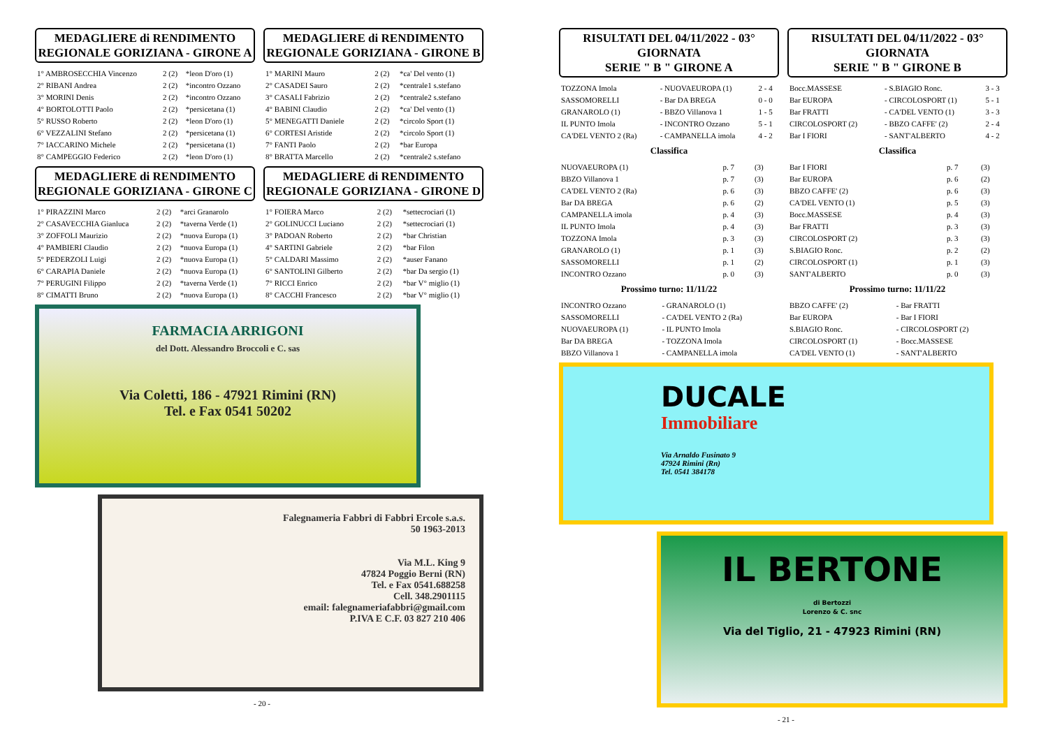MEDAGLIERE di RENDIMENTO
REGIONALE GORIZIANA - GIRONE A
| 1° AMBROSECCHIA Vincenzo | 2 (2) | *leon D'oro (1) |
| 2° RIBANI Andrea | 2 (2) | *incontro Ozzano |
| 3° MORINI Denis | 2 (2) | *incontro Ozzano |
| 4° BORTOLOTTI Paolo | 2 (2) | *persicetana (1) |
| 5° RUSSO Roberto | 2 (2) | *leon D'oro (1) |
| 6° VEZZALINI Stefano | 2 (2) | *persicetana (1) |
| 7° IACCARINO Michele | 2 (2) | *persicetana (1) |
| 8° CAMPEGGIO Federico | 2 (2) | *leon D'oro (1) |
MEDAGLIERE di RENDIMENTO
REGIONALE GORIZIANA - GIRONE B
| 1° MARINI Mauro | 2 (2) | *ca' Del vento (1) |
| 2° CASADEI Sauro | 2 (2) | *centrale1 s.stefano |
| 3° CASALI Fabrizio | 2 (2) | *centrale2 s.stefano |
| 4° BABINI Claudio | 2 (2) | *ca' Del vento (1) |
| 5° MENEGATTI Daniele | 2 (2) | *circolo Sport (1) |
| 6° CORTESI Aristide | 2 (2) | *circolo Sport (1) |
| 7° FANTI Paolo | 2 (2) | *bar Europa |
| 8° BRATTA Marcello | 2 (2) | *centrale2 s.stefano |
MEDAGLIERE di RENDIMENTO
REGIONALE GORIZIANA - GIRONE C
| 1° PIRAZZINI Marco | 2 (2) | *arci Granarolo |
| 2° CASAVECCHIA Gianluca | 2 (2) | *taverna Verde (1) |
| 3° ZOFFOLI Maurizio | 2 (2) | *nuova Europa (1) |
| 4° PAMBIERI Claudio | 2 (2) | *nuova Europa (1) |
| 5° PEDERZOLI Luigi | 2 (2) | *nuova Europa (1) |
| 6° CARAPIA Daniele | 2 (2) | *nuova Europa (1) |
| 7° PERUGINI Filippo | 2 (2) | *taverna Verde (1) |
| 8° CIMATTI Bruno | 2 (2) | *nuova Europa (1) |
MEDAGLIERE di RENDIMENTO
REGIONALE GORIZIANA - GIRONE D
| 1° FOIERA Marco | 2 (2) | *settecrociari (1) |
| 2° GOLINUCCI Luciano | 2 (2) | *settecrociari (1) |
| 3° PADOAN Roberto | 2 (2) | *bar Christian |
| 4° SARTINI Gabriele | 2 (2) | *bar Filon |
| 5° CALDARI Massimo | 2 (2) | *auser Fanano |
| 6° SANTOLINI Gilberto | 2 (2) | *bar Da sergio (1) |
| 7° RICCI Enrico | 2 (2) | *bar V° miglio (1) |
| 8° CACCHI Francesco | 2 (2) | *bar V° miglio (1) |
FARMACIA ARRIGONI
del Dott. Alessandro Broccoli e C. sas
Via Coletti, 186 - 47921 Rimini (RN)
Tel. e Fax 0541 50202
Falegnameria Fabbri di Fabbri Ercole s.a.s.
50 1963-2013
Via M.L. King 9
47824 Poggio Berni (RN)
Tel. e Fax 0541.688258
Cell. 348.2901115
email: falegnameriafabbri@gmail.com
P.IVA E C.F. 03 827 210 406
- 20 -
RISULTATI DEL 04/11/2022 - 03° GIORNATA
SERIE " B " GIRONE A
| TOZZONA Imola | - NUOVAEUROPA (1) | 2 - 4 |
| SASSOMORELLI | - Bar DA BREGA | 0 - 0 |
| GRANAROLO (1) | - BBZO Villanova 1 | 1 - 5 |
| IL PUNTO Imola | - INCONTRO Ozzano | 5 - 1 |
| CA'DEL VENTO 2 (Ra) | - CAMPANELLA imola | 4 - 2 |
Classifica
| NUOVAEUROPA (1) | p. 7 | (3) |
| BBZO Villanova 1 | p. 7 | (3) |
| CA'DEL VENTO 2 (Ra) | p. 6 | (3) |
| Bar DA BREGA | p. 6 | (2) |
| CAMPANELLA imola | p. 4 | (3) |
| IL PUNTO Imola | p. 4 | (3) |
| TOZZONA Imola | p. 3 | (3) |
| GRANAROLO (1) | p. 1 | (3) |
| SASSOMORELLI | p. 1 | (2) |
| INCONTRO Ozzano | p. 0 | (3) |
Prossimo turno: 11/11/22
| INCONTRO Ozzano | - GRANAROLO (1) |
| SASSOMORELLI | - CA'DEL VENTO 2 (Ra) |
| NUOVAEUROPA (1) | - IL PUNTO Imola |
| Bar DA BREGA | - TOZZONA Imola |
| BBZO Villanova 1 | - CAMPANELLA imola |
RISULTATI DEL 04/11/2022 - 03° GIORNATA
SERIE " B " GIRONE B
| Bocc.MASSESE | - S.BIAGIO Ronc. | 3 - 3 |
| Bar EUROPA | - CIRCOLOSPORT (1) | 5 - 1 |
| Bar FRATTI | - CA'DEL VENTO (1) | 3 - 3 |
| CIRCOLOSPORT (2) | - BBZO CAFFE' (2) | 2 - 4 |
| Bar I FIORI | - SANT'ALBERTO | 4 - 2 |
Classifica
| Bar I FIORI | p. 7 | (3) |
| Bar EUROPA | p. 6 | (2) |
| BBZO CAFFE' (2) | p. 6 | (3) |
| CA'DEL VENTO (1) | p. 5 | (3) |
| Bocc.MASSESE | p. 4 | (3) |
| Bar FRATTI | p. 3 | (3) |
| CIRCOLOSPORT (2) | p. 3 | (3) |
| S.BIAGIO Ronc. | p. 2 | (2) |
| CIRCOLOSPORT (1) | p. 1 | (3) |
| SANT'ALBERTO | p. 0 | (3) |
Prossimo turno: 11/11/22
| BBZO CAFFE' (2) | - Bar FRATTI |
| Bar EUROPA | - Bar I FIORI |
| S.BIAGIO Ronc. | - CIRCOLOSPORT (2) |
| CIRCOLOSPORT (1) | - Bocc.MASSESE |
| CA'DEL VENTO (1) | - SANT'ALBERTO |
DUCALE
Immobiliare
Via Arnaldo Fusinato 9
47924 Rimini (Rn)
Tel. 0541 384178
IL BERTONE
di Bertozzi
Lorenzo & C. snc
Via del Tiglio, 21 - 47923 Rimini (RN)
- 21 -